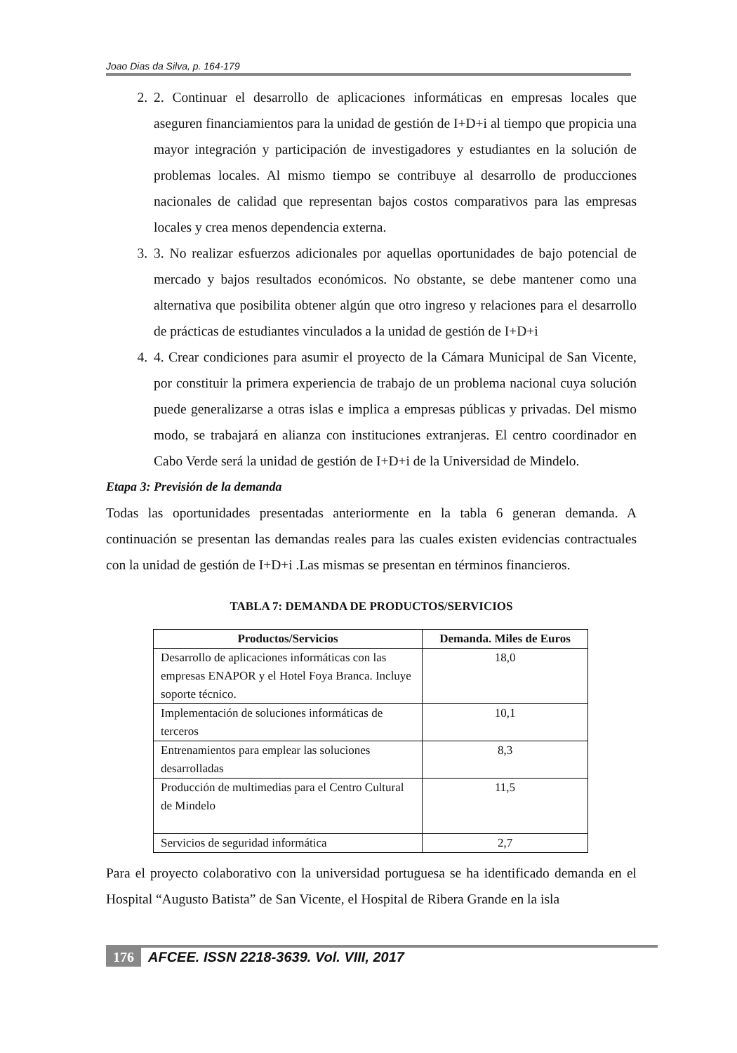Joao Dias da Silva, p. 164-179
2. 2. Continuar el desarrollo de aplicaciones informáticas en empresas locales que aseguren financiamientos para la unidad de gestión de I+D+i al tiempo que propicia una mayor integración y participación de investigadores y estudiantes en la solución de problemas locales. Al mismo tiempo se contribuye al desarrollo de producciones nacionales de calidad que representan bajos costos comparativos para las empresas locales y crea menos dependencia externa.
3. 3. No realizar esfuerzos adicionales por aquellas oportunidades de bajo potencial de mercado y bajos resultados económicos. No obstante, se debe mantener como una alternativa que posibilita obtener algún que otro ingreso y relaciones para el desarrollo de prácticas de estudiantes vinculados a la unidad de gestión de I+D+i
4. 4. Crear condiciones para asumir el proyecto de la Cámara Municipal de San Vicente, por constituir la primera experiencia de trabajo de un problema nacional cuya solución puede generalizarse a otras islas e implica a empresas públicas y privadas. Del mismo modo, se trabajará en alianza con instituciones extranjeras. El centro coordinador en Cabo Verde será la unidad de gestión de I+D+i de la Universidad de Mindelo.
Etapa 3: Previsión de la demanda
Todas las oportunidades presentadas anteriormente en la tabla 6 generan demanda. A continuación se presentan las demandas reales para las cuales existen evidencias contractuales con la unidad de gestión de I+D+i .Las mismas se presentan en términos financieros.
TABLA 7: DEMANDA DE PRODUCTOS/SERVICIOS
| Productos/Servicios | Demanda. Miles de Euros |
| --- | --- |
| Desarrollo de aplicaciones informáticas con las empresas ENAPOR y el Hotel Foya Branca. Incluye soporte técnico. | 18,0 |
| Implementación de soluciones informáticas de terceros | 10,1 |
| Entrenamientos para emplear las soluciones desarrolladas | 8,3 |
| Producción de multimedias para el Centro Cultural de Mindelo | 11,5 |
| Servicios de seguridad informática | 2,7 |
Para el proyecto colaborativo con la universidad portuguesa se ha identificado demanda en el Hospital “Augusto Batista” de San Vicente, el Hospital de Ribera Grande en la isla
176 AFCEE. ISSN 2218-3639. Vol. VIII, 2017